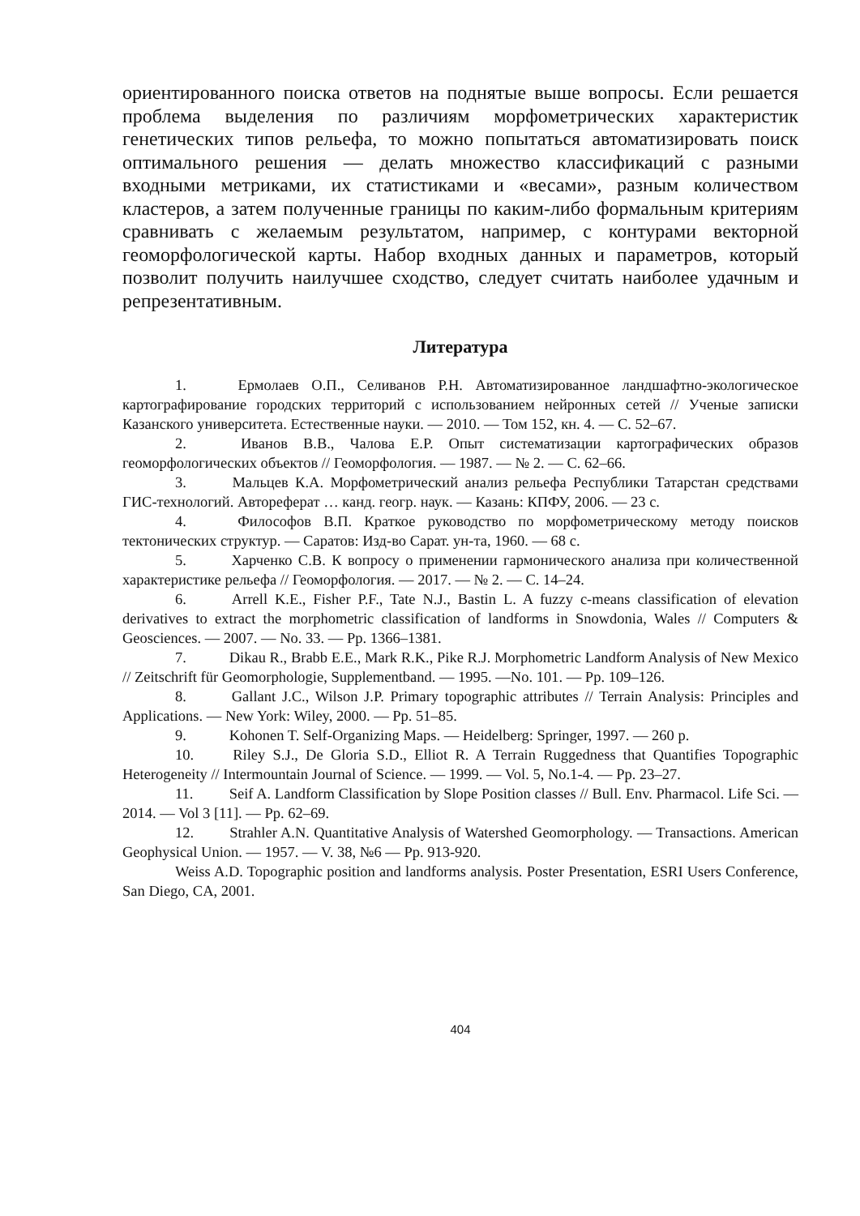ориентированного поиска ответов на поднятые выше вопросы. Если решается проблема выделения по различиям морфометрических характеристик генетических типов рельефа, то можно попытаться автоматизировать поиск оптимального решения — делать множество классификаций с разными входными метриками, их статистиками и «весами», разным количеством кластеров, а затем полученные границы по каким-либо формальным критериям сравнивать с желаемым результатом, например, с контурами векторной геоморфологической карты. Набор входных данных и параметров, который позволит получить наилучшее сходство, следует считать наиболее удачным и репрезентативным.
Литература
1. Ермолаев О.П., Селиванов Р.Н. Автоматизированное ландшафтно-экологическое картографирование городских территорий с использованием нейронных сетей // Ученые записки Казанского университета. Естественные науки. — 2010. — Том 152, кн. 4. — С. 52–67.
2. Иванов В.В., Чалова Е.Р. Опыт систематизации картографических образов геоморфологических объектов // Геоморфология. — 1987. — № 2. — С. 62–66.
3. Мальцев К.А. Морфометрический анализ рельефа Республики Татарстан средствами ГИС-технологий. Автореферат … канд. геогр. наук. — Казань: КПФУ, 2006. — 23 с.
4. Философов В.П. Краткое руководство по морфометрическому методу поисков тектонических структур. — Саратов: Изд-во Сарат. ун-та, 1960. — 68 с.
5. Харченко С.В. К вопросу о применении гармонического анализа при количественной характеристике рельефа // Геоморфология. — 2017. — № 2. — С. 14–24.
6. Arrell K.E., Fisher P.F., Tate N.J., Bastin L. A fuzzy c-means classification of elevation derivatives to extract the morphometric classification of landforms in Snowdonia, Wales // Computers & Geosciences. — 2007. — No. 33. — Pp. 1366–1381.
7. Dikau R., Brabb E.E., Mark R.K., Pike R.J. Morphometric Landform Analysis of New Mexico // Zeitschrift für Geomorphologie, Supplementband. — 1995. —No. 101. — Pp. 109–126.
8. Gallant J.C., Wilson J.P. Primary topographic attributes // Terrain Analysis: Principles and Applications. — New York: Wiley, 2000. — Pp. 51–85.
9. Kohonen T. Self-Organizing Maps. — Heidelberg: Springer, 1997. — 260 p.
10. Riley S.J., De Gloria S.D., Elliot R. A Terrain Ruggedness that Quantifies Topographic Heterogeneity // Intermountain Journal of Science. — 1999. — Vol. 5, No.1-4. — Pp. 23–27.
11. Seif A. Landform Classification by Slope Position classes // Bull. Env. Pharmacol. Life Sci. — 2014. — Vol 3 [11]. — Pp. 62–69.
12. Strahler A.N. Quantitative Analysis of Watershed Geomorphology. — Transactions. American Geophysical Union. — 1957. — V. 38, №6 — Pp. 913-920.
Weiss A.D. Topographic position and landforms analysis. Poster Presentation, ESRI Users Conference, San Diego, CA, 2001.
404